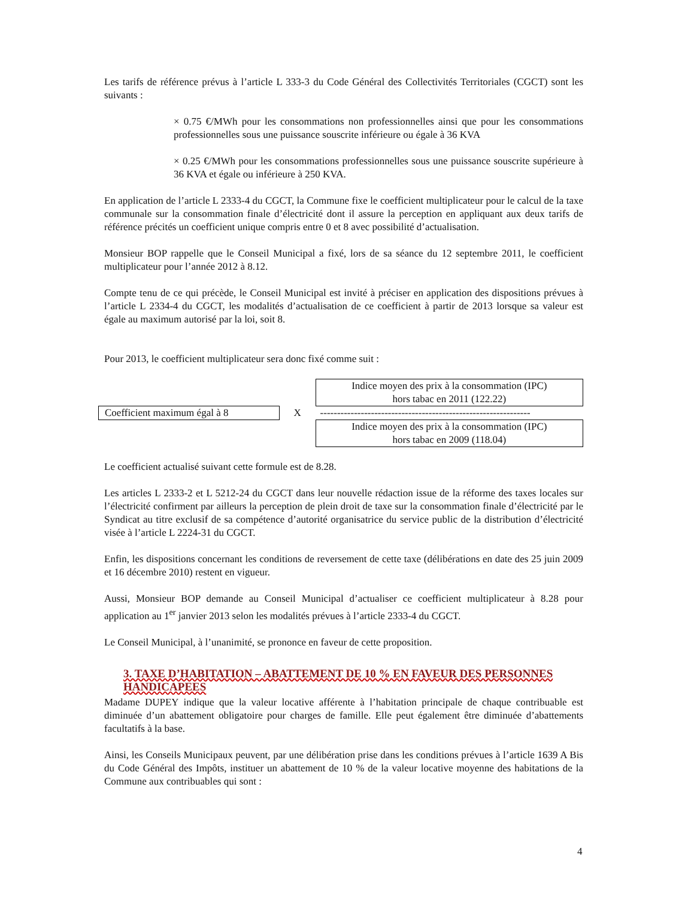Les tarifs de référence prévus à l’article L 333-3 du Code Général des Collectivités Territoriales (CGCT) sont les suivants :
× 0.75 €/MWh pour les consommations non professionnelles ainsi que pour les consommations professionnelles sous une puissance souscrite inférieure ou égale à 36 KVA
× 0.25 €/MWh pour les consommations professionnelles sous une puissance souscrite supérieure à 36 KVA et égale ou inférieure à 250 KVA.
En application de l’article L 2333-4 du CGCT, la Commune fixe le coefficient multiplicateur pour le calcul de la taxe communale sur la consommation finale d’électricité dont il assure la perception en appliquant aux deux tarifs de référence précités un coefficient unique compris entre 0 et 8 avec possibilité d’actualisation.
Monsieur BOP rappelle que le Conseil Municipal a fixé, lors de sa séance du 12 septembre 2011, le coefficient multiplicateur pour l’année 2012 à 8.12.
Compte tenu de ce qui précède, le Conseil Municipal est invité à préciser en application des dispositions prévues à l’article L 2334-4 du CGCT, les modalités d’actualisation de ce coefficient à partir de 2013 lorsque sa valeur est égale au maximum autorisé par la loi, soit 8.
Pour 2013, le coefficient multiplicateur sera donc fixé comme suit :
Coefficient maximum égal à 8 X
Indice moyen des prix à la consommation (IPC)
hors tabac en 2011 (122.22)
--------------------------------------------------------------
Indice moyen des prix à la consommation (IPC)
hors tabac en 2009 (118.04)
Le coefficient actualisé suivant cette formule est de 8.28.
Les articles L 2333-2 et L 5212-24 du CGCT dans leur nouvelle rédaction issue de la réforme des taxes locales sur l’électricité confirment par ailleurs la perception de plein droit de taxe sur la consommation finale d’électricité par le Syndicat au titre exclusif de sa compétence d’autorité organisatrice du service public de la distribution d’électricité visée à l’article L 2224-31 du CGCT.
Enfin, les dispositions concernant les conditions de reversement de cette taxe (délibérations en date des 25 juin 2009 et 16 décembre 2010) restent en vigueur.
Aussi, Monsieur BOP demande au Conseil Municipal d’actualiser ce coefficient multiplicateur à 8.28 pour application au 1<sup>er</sup> janvier 2013 selon les modalités prévues à l’article 2333-4 du CGCT.
Le Conseil Municipal, à l’unanimité, se prononce en faveur de cette proposition.
3. TAXE D’HABITATION – ABATTEMENT DE 10 % EN FAVEUR DES PERSONNES HANDICAPEES
Madame DUPEY indique que la valeur locative afférente à l’habitation principale de chaque contribuable est diminuée d’un abattement obligatoire pour charges de famille. Elle peut également être diminuée d’abattements facultatifs à la base.
Ainsi, les Conseils Municipaux peuvent, par une délibération prise dans les conditions prévues à l’article 1639 A Bis du Code Général des Impôts, instituer un abattement de 10 % de la valeur locative moyenne des habitations de la Commune aux contribuables qui sont :
4